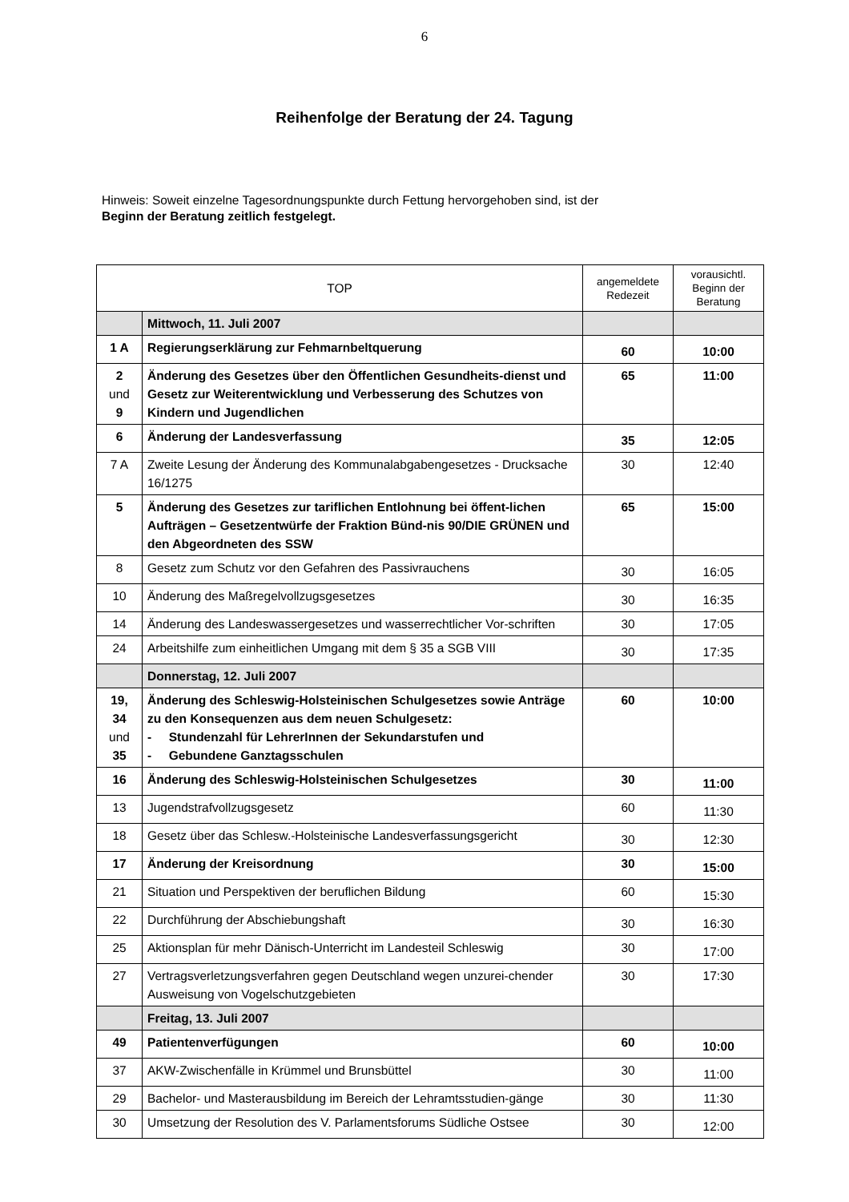6
Reihenfolge der Beratung der 24. Tagung
Hinweis: Soweit einzelne Tagesordnungspunkte durch Fettung hervorgehoben sind, ist der
Beginn der Beratung zeitlich festgelegt.
| TOP | | angemeldete Redezeit | vorausichtl. Beginn der Beratung |
| --- | --- | --- | --- |
| | Mittwoch, 11. Juli 2007 | | |
| 1 A | Regierungserklärung zur Fehmarnbeltquerung | 60 | 10:00 |
| 2 und 9 | Änderung des Gesetzes über den Öffentlichen Gesundheits-dienst und Gesetz zur Weiterentwicklung und Verbesserung des Schutzes von Kindern und Jugendlichen | 65 | 11:00 |
| 6 | Änderung der Landesverfassung | 35 | 12:05 |
| 7 A | Zweite Lesung der Änderung des Kommunalabgabengesetzes - Drucksache 16/1275 | 30 | 12:40 |
| 5 | Änderung des Gesetzes zur tariflichen Entlohnung bei öffent-lichen Aufträgen – Gesetzentwürfe der Fraktion Bünd-nis 90/DIE GRÜNEN und den Abgeordneten des SSW | 65 | 15:00 |
| 8 | Gesetz zum Schutz vor den Gefahren des Passivrauchens | 30 | 16:05 |
| 10 | Änderung des Maßregelvollzugsgesetzes | 30 | 16:35 |
| 14 | Änderung des Landeswassergesetzes und wasserrechtlicher Vor-schriften | 30 | 17:05 |
| 24 | Arbeitshilfe zum einheitlichen Umgang mit dem § 35 a SGB VIII | 30 | 17:35 |
| | Donnerstag, 12. Juli 2007 | | |
| 19, 34 und 35 | Änderung des Schleswig-Holsteinischen Schulgesetzes sowie Anträge zu den Konsequenzen aus dem neuen Schulgesetz: - Stundenzahl für LehrerInnen der Sekundarstufen und - Gebundene Ganztagsschulen | 60 | 10:00 |
| 16 | Änderung des Schleswig-Holsteinischen Schulgesetzes | 30 | 11:00 |
| 13 | Jugendstrafvollzugsgesetz | 60 | 11:30 |
| 18 | Gesetz über das Schlesw.-Holsteinische Landesverfassungsgericht | 30 | 12:30 |
| 17 | Änderung der Kreisordnung | 30 | 15:00 |
| 21 | Situation und Perspektiven der beruflichen Bildung | 60 | 15:30 |
| 22 | Durchführung der Abschiebungshaft | 30 | 16:30 |
| 25 | Aktionsplan für mehr Dänisch-Unterricht im Landesteil Schleswig | 30 | 17:00 |
| 27 | Vertragsverletzungsverfahren gegen Deutschland wegen unzurei-chender Ausweisung von Vogelschutzgebieten | 30 | 17:30 |
| | Freitag, 13. Juli 2007 | | |
| 49 | Patientenverfügungen | 60 | 10:00 |
| 37 | AKW-Zwischenfälle in Krümmel und Brunsbüttel | 30 | 11:00 |
| 29 | Bachelor- und Masterausbildung im Bereich der Lehramtsstudien-gänge | 30 | 11:30 |
| 30 | Umsetzung der Resolution des V. Parlamentsforums Südliche Ostsee | 30 | 12:00 |